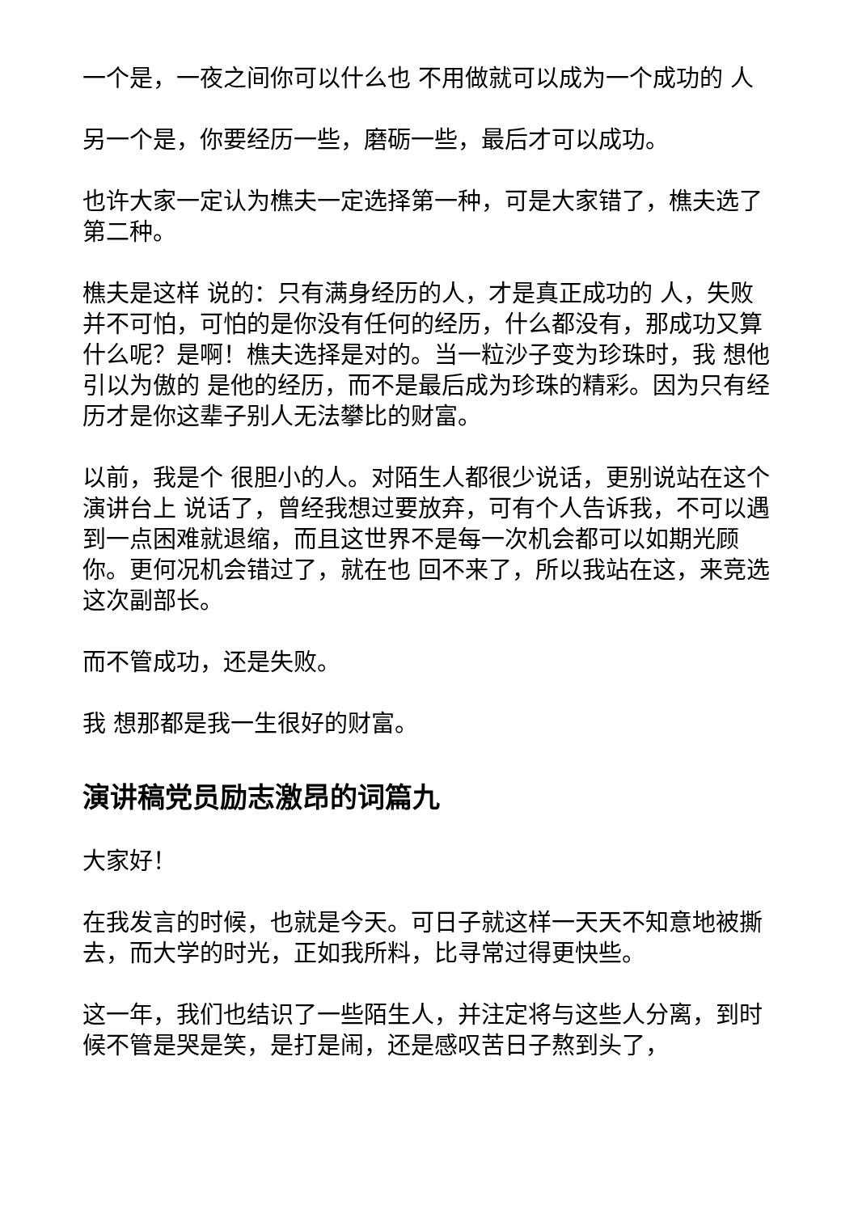一个是，一夜之间你可以什么也 不用做就可以成为一个成功的 人
另一个是，你要经历一些，磨砺一些，最后才可以成功。
也许大家一定认为樵夫一定选择第一种，可是大家错了，樵夫选了 第二种。
樵夫是这样 说的：只有满身经历的人，才是真正成功的 人，失败并不可怕，可怕的是你没有任何的经历，什么都没有，那成功又算什么呢？是啊！樵夫选择是对的。当一粒沙子变为珍珠时，我 想他 引以为傲的 是他的经历，而不是最后成为珍珠的精彩。因为只有经历才是你这辈子别人无法攀比的财富。
以前，我是个 很胆小的人。对陌生人都很少说话，更别说站在这个演讲台上 说话了，曾经我想过要放弃，可有个人告诉我，不可以遇到一点困难就退缩，而且这世界不是每一次机会都可以如期光顾你。更何况机会错过了，就在也 回不来了，所以我站在这，来竞选这次副部长。
而不管成功，还是失败。
我 想那都是我一生很好的财富。
演讲稿党员励志激昂的词篇九
大家好！
在我发言的时候，也就是今天。可日子就这样一天天不知意地被撕去，而大学的时光，正如我所料，比寻常过得更快些。
这一年，我们也结识了一些陌生人，并注定将与这些人分离，到时候不管是哭是笑，是打是闹，还是感叹苦日子熬到头了，